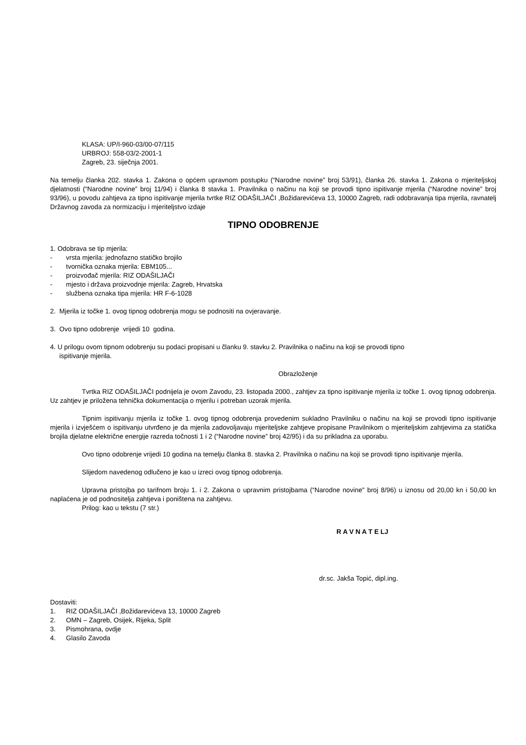KLASA: UP/I-960-03/00-07/115
URBROJ: 558-03/2-2001-1
Zagreb, 23. siječnja 2001.
Na temelju članka 202. stavka 1. Zakona o općem upravnom postupku (“Narodne novine” broj 53/91), članka 26. stavka 1. Zakona o mjeriteljskoj djelatnosti (“Narodne novine” broj 11/94) i članka 8 stavka 1. Pravilnika o načinu na koji se provodi tipno ispitivanje mjerila (“Narodne novine” broj 93/96), u povodu zahtjeva za tipno ispitivanje mjerila tvrtke RIZ ODAŠILJAČI ,Božidarevićeva 13, 10000 Zagreb, radi odobravanja tipa mjerila, ravnatelj Državnog zavoda za normizaciju i mjeriteljstvo izdaje
TIPNO ODOBRENJE
1. Odobrava se tip mjerila:
- vrsta mjerila: jednofazno statičko brojilo
- tvornička oznaka mjerila: EBM105...
- proizvođač mjerila: RIZ ODAŠILJAČI
- mjesto i država proizvodnje mjerila: Zagreb, Hrvatska
- službena oznaka tipa mjerila: HR F-6-1028
2. Mjerila iz točke 1. ovog tipnog odobrenja mogu se podnositi na ovjeravanje.
3. Ovo tipno odobrenje vrijedi 10 godina.
4. U prilogu ovom tipnom odobrenju su podaci propisani u članku 9. stavku 2. Pravilnika o načinu na koji se provodi tipno
ispitivanje mjerila.
Obrazloženje
Tvrtka RIZ ODAŠILJAČI podnijela je ovom Zavodu, 23. listopada 2000., zahtjev za tipno ispitivanje mjerila iz točke 1. ovog tipnog odobrenja. Uz zahtjev je priložena tehnička dokumentacija o mjerilu i potreban uzorak mjerila.
Tipnim ispitivanju mjerila iz točke 1. ovog tipnog odobrenja provedenim sukladno Pravilniku o načinu na koji se provodi tipno ispitivanje mjerila i izvješćem o ispitivanju utvrđeno je da mjerila zadovoljavaju mjeriteljske zahtjeve propisane Pravilnikom o mjeriteljskim zahtjevima za statička brojila djelatne električne energije razreda točnosti 1 i 2 (“Narodne novine” broj 42/95) i da su prikladna za uporabu.
Ovo tipno odobrenje vrijedi 10 godina na temelju članka 8. stavka 2. Pravilnika o načinu na koji se provodi tipno ispitivanje mjerila.
Slijedom navedenog odlučeno je kao u izreci ovog tipnog odobrenja.
Upravna pristojba po tarifnom broju 1. i 2. Zakona o upravnim pristojbama (“Narodne novine" broj 8/96) u iznosu od 20,00 kn i 50,00 kn naplaćena je od podnositelja zahtjeva i poništena na zahtjevu.
Prilog: kao u tekstu (7 str.)
R A V N A T E LJ
dr.sc. Jakša Topić, dipl.ing.
Dostaviti:
1. RIZ ODAŠILJAČI ,Božidarevićeva 13, 10000 Zagreb
2. OMN – Zagreb, Osijek, Rijeka, Split
3. Pismohrana, ovdje
4. Glasilo Zavoda